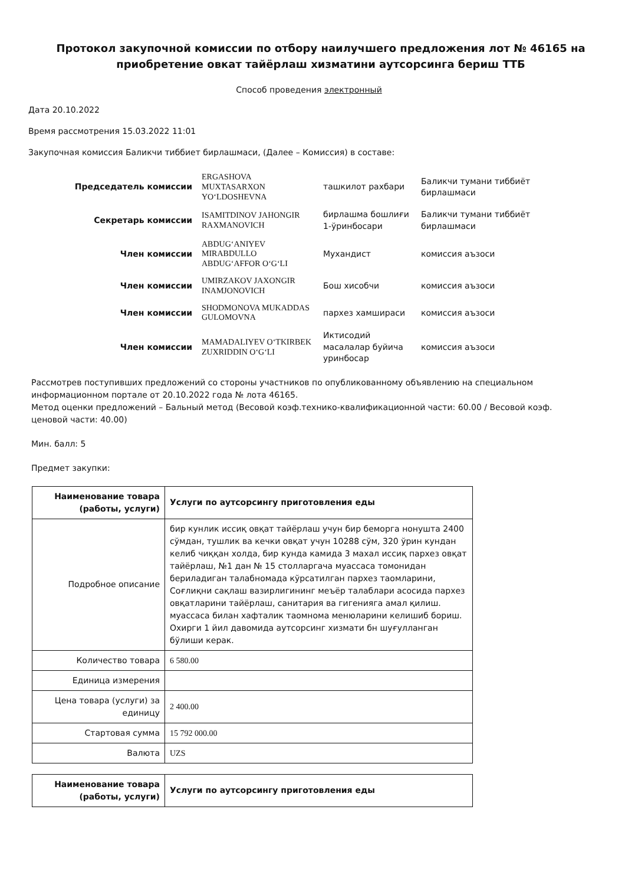Протокол закупочной комиссии по отбору наилучшего предложения лот № 46165 на приобретение овкат тайёрлаш хизматини аутсорсинга бериш ТТБ
Способ проведения электронный
Дата 20.10.2022
Время рассмотрения 15.03.2022 11:01
Закупочная комиссия Баликчи тиббиет бирлашмаси, (Далее – Комиссия) в составе:
| Председатель комиссии | ERGASHOVA MUXTASARXON YO‘LDOSHEVNA | ташкилот рахбари | Баликчи тумани тиббиёт бирлашмаси |
| Секретарь комиссии | ISAMITDINOV JAHONGIR RAXMANOVICH | бирлашма бошлиғи 1-ўринбосари | Баликчи тумани тиббиёт бирлашмаси |
| Член комиссии | ABDUG‘ANIYEV MIRABDULLO ABDUG‘AFFOR O‘G‘LI | Мухандист | комиссия аъзоси |
| Член комиссии | UMIRZAKOV JAXONGIR INAMJONOVICH | Бош хисобчи | комиссия аъзоси |
| Член комиссии | SHODMONOVA MUKADDAS GULOMOVNA | пархез хамшираси | комиссия аъзоси |
| Член комиссии | MAMADALIYEV O‘TKIRBEK ZUXRIDDIN O‘G‘LI | Иктисодий масалалар буйича уринбосар | комиссия аъзоси |
Рассмотрев поступивших предложений со стороны участников по опубликованному объявлению на специальном информационном портале от 20.10.2022 года № лота 46165.
Метод оценки предложений – Бальный метод (Весовой коэф.технико-квалификационной части: 60.00 / Весовой коэф. ценовой части: 40.00)
Мин. балл: 5
Предмет закупки:
| Наименование товара (работы, услуги) | Услуги по аутсорсингу приготовления еды |
| Подробное описание | бир кунлик иссиқ овқат тайёрлаш учун бир беморга нонушта 2400 сўмдан, тушлик ва кечки овқат учун 10288 сўм, 320 ўрин кундан келиб чиққан холда, бир кунда камида 3 махал иссиқ пархез овқат тайёрлаш, №1 дан № 15 столларгача муассаса томонидан бериладиган талабномада кўрсатилган пархез таомларини, Соғлиқни сақлаш вазирлигининг меъёр талаблари асосида пархез овқатларини тайёрлаш, санитария ва гигенияга амал қилиш. муассаса билан хафталик таомнома менюларини келишиб бориш. Охирги 1 йил давомида аутсорсинг хизмати бн шуғулланган бўлиши керак. |
| Количество товара | 6 580.00 |
| Единица измерения | |
| Цена товара (услуги) за единицу | 2 400.00 |
| Стартовая сумма | 15 792 000.00 |
| Валюта | UZS |
| Наименование товара (работы, услуги) | Услуги по аутсорсингу приготовления еды |